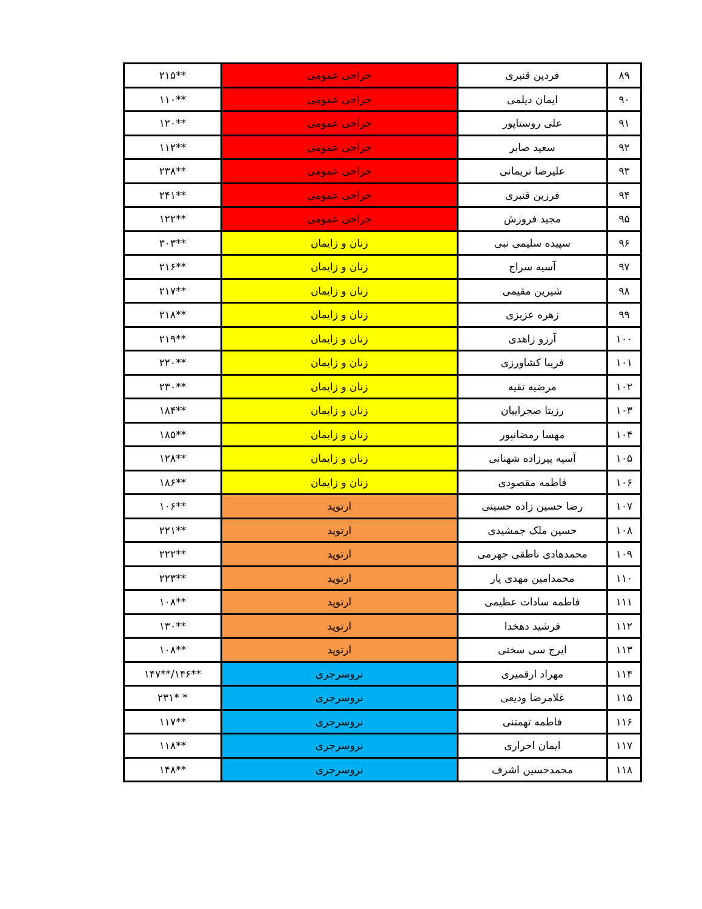| ۸۹ | فردین قنبری | جراحی عمومی | **۲۱۵ |
| ۹۰ | ایمان دیلمی | جراحی عمومی | **۱۱۰ |
| ۹۱ | علی روستاپور | جراحی عمومی | **۱۲۰ |
| ۹۲ | سعید صابر | جراحی عمومی | **۱۱۲ |
| ۹۳ | علیرضا نریمانی | جراحی عمومی | **۲۳۸ |
| ۹۴ | فرزین قنبری | جراحی عمومی | **۲۴۱ |
| ۹۵ | مجید فروزش | جراحی عمومی | **۱۲۲ |
| ۹۶ | سپیده سلیمی نبی | زنان و زایمان | **۳۰۳ |
| ۹۷ | آسیه سراج | زنان و زایمان | **۲۱۶ |
| ۹۸ | شیرین مقیمی | زنان و زایمان | **۲۱۷ |
| ۹۹ | زهره عزیزی | زنان و زایمان | **۲۱۸ |
| ۱۰۰ | آرزو زاهدی | زنان و زایمان | **۲۱۹ |
| ۱۰۱ | فریبا کشاورزی | زنان و زایمان | **۲۲۰ |
| ۱۰۲ | مرضیه تقیه | زنان و زایمان | **۲۳۰ |
| ۱۰۳ | رزیتا صحراییان | زنان و زایمان | **۱۸۴ |
| ۱۰۴ | مهسا رمضانپور | زنان و زایمان | **۱۸۵ |
| ۱۰۵ | آسیه پیرزاده شهنانی | زنان و زایمان | **۱۲۸ |
| ۱۰۶ | فاطمه مقصودی | زنان و زایمان | **۱۸۶ |
| ۱۰۷ | رضا حسین زاده حسینی | ارتوپد | **۱۰۶ |
| ۱۰۸ | حسین ملک جمشیدی | ارتوپد | **۲۲۱ |
| ۱۰۹ | محمدهادی ناطقی جهرمی | ارتوپد | **۲۲۲ |
| ۱۱۰ | محمدامین مهدی یار | ارتوپد | **۲۲۳ |
| ۱۱۱ | فاطمه سادات عظیمی | ارتوپد | **۱۰۸ |
| ۱۱۲ | فرشید دهخدا | ارتوپد | **۱۳۰ |
| ۱۱۳ | ایرج سی سختی | ارتوپد | **۱۰۸ |
| ۱۱۴ | مهراد ارقمیری | نروسرجری | **۱۴۶/**۱۴۷ |
| ۱۱۵ | غلامرضا ودیعی | نروسرجری | * *۲۳۱ |
| ۱۱۶ | فاطمه تهمتنی | نروسرجری | **۱۱۷ |
| ۱۱۷ | ایمان احراری | نروسرجری | **۱۱۸ |
| ۱۱۸ | محمدحسین اشرف | نروسرجری | **۱۴۸ |